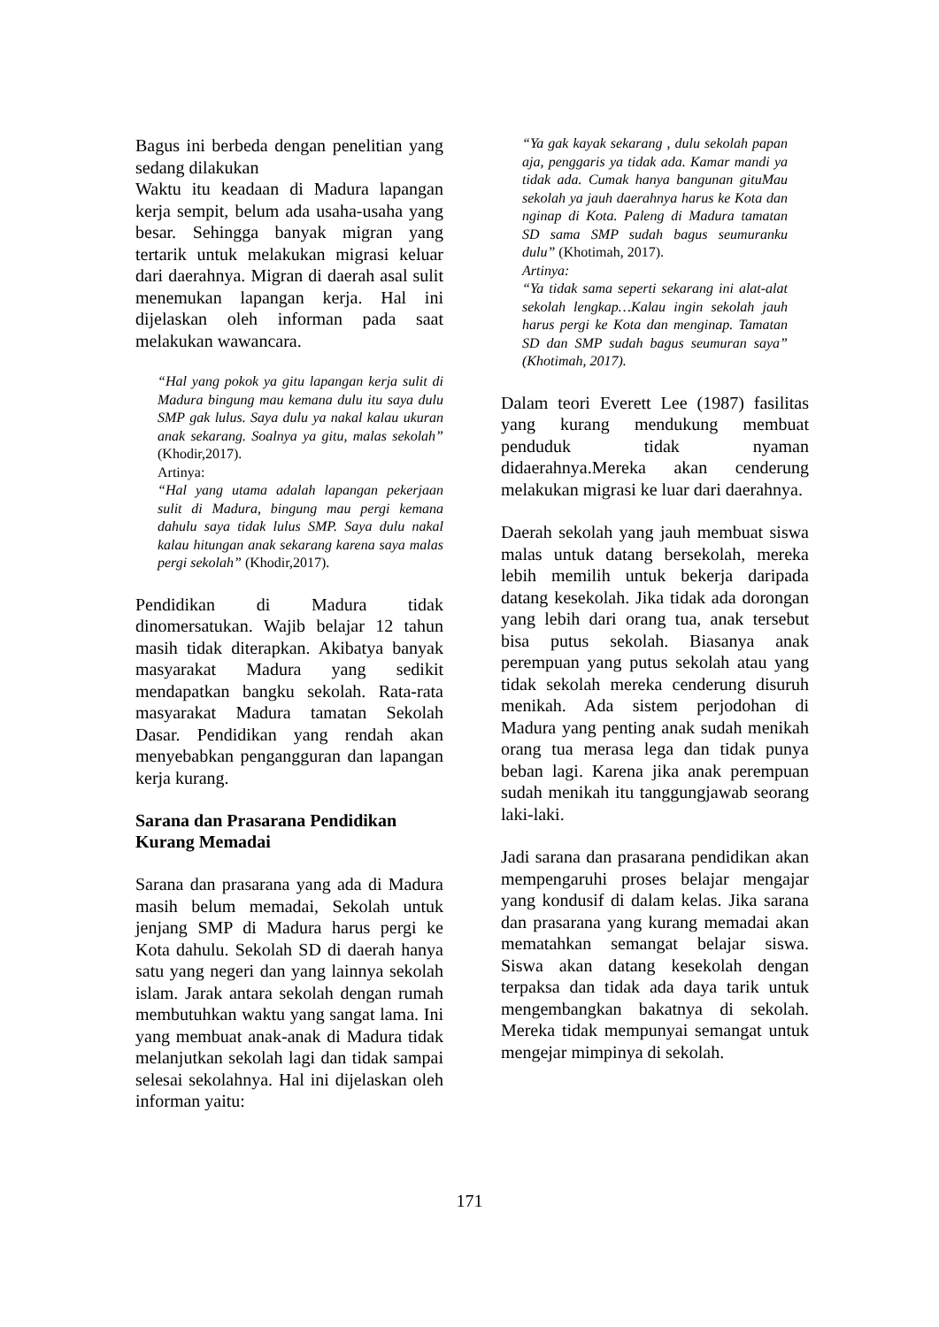Bagus ini berbeda dengan penelitian yang sedang dilakukan
Waktu itu keadaan di Madura lapangan kerja sempit, belum ada usaha-usaha yang besar. Sehingga banyak migran yang tertarik untuk melakukan migrasi keluar dari daerahnya. Migran di daerah asal sulit menemukan lapangan kerja. Hal ini dijelaskan oleh informan pada saat melakukan wawancara.
“Hal yang pokok ya gitu lapangan kerja sulit di Madura bingung mau kemana dulu itu saya dulu SMP gak lulus. Saya dulu ya nakal kalau ukuran anak sekarang. Soalnya ya gitu, malas sekolah” (Khodir,2017).
Artinya:
“Hal yang utama adalah lapangan pekerjaan sulit di Madura, bingung mau pergi kemana dahulu saya tidak lulus SMP. Saya dulu nakal kalau hitungan anak sekarang karena saya malas pergi sekolah” (Khodir,2017).
Pendidikan di Madura tidak dinomersatukan. Wajib belajar 12 tahun masih tidak diterapkan. Akibatya banyak masyarakat Madura yang sedikit mendapatkan bangku sekolah. Rata-rata masyarakat Madura tamatan Sekolah Dasar. Pendidikan yang rendah akan menyebabkan pengangguran dan lapangan kerja kurang.
Sarana dan Prasarana Pendidikan Kurang Memadai
Sarana dan prasarana yang ada di Madura masih belum memadai, Sekolah untuk jenjang SMP di Madura harus pergi ke Kota dahulu. Sekolah SD di daerah hanya satu yang negeri dan yang lainnya sekolah islam. Jarak antara sekolah dengan rumah membutuhkan waktu yang sangat lama. Ini yang membuat anak-anak di Madura tidak melanjutkan sekolah lagi dan tidak sampai selesai sekolahnya. Hal ini dijelaskan oleh informan yaitu:
“Ya gak kayak sekarang , dulu sekolah papan aja, penggaris ya tidak ada. Kamar mandi ya tidak ada. Cumak hanya bangunan gituMau sekolah ya jauh daerahnya harus ke Kota dan nginap di Kota. Paleng di Madura tamatan SD sama SMP sudah bagus seumuranku dulu” (Khotimah, 2017).
Artinya:
“Ya tidak sama seperti sekarang ini alat-alat sekolah lengkap…Kalau ingin sekolah jauh harus pergi ke Kota dan menginap. Tamatan SD dan SMP sudah bagus seumuran saya” (Khotimah, 2017).
Dalam teori Everett Lee (1987) fasilitas yang kurang mendukung membuat penduduk tidak nyaman didaerahnya.Mereka akan cenderung melakukan migrasi ke luar dari daerahnya.
Daerah sekolah yang jauh membuat siswa malas untuk datang bersekolah, mereka lebih memilih untuk bekerja daripada datang kesekolah. Jika tidak ada dorongan yang lebih dari orang tua, anak tersebut bisa putus sekolah. Biasanya anak perempuan yang putus sekolah atau yang tidak sekolah mereka cenderung disuruh menikah. Ada sistem perjodohan di Madura yang penting anak sudah menikah orang tua merasa lega dan tidak punya beban lagi. Karena jika anak perempuan sudah menikah itu tanggungjawab seorang laki-laki.
Jadi sarana dan prasarana pendidikan akan mempengaruhi proses belajar mengajar yang kondusif di dalam kelas. Jika sarana dan prasarana yang kurang memadai akan mematahkan semangat belajar siswa. Siswa akan datang kesekolah dengan terpaksa dan tidak ada daya tarik untuk mengembangkan bakatnya di sekolah. Mereka tidak mempunyai semangat untuk mengejar mimpinya di sekolah.
171